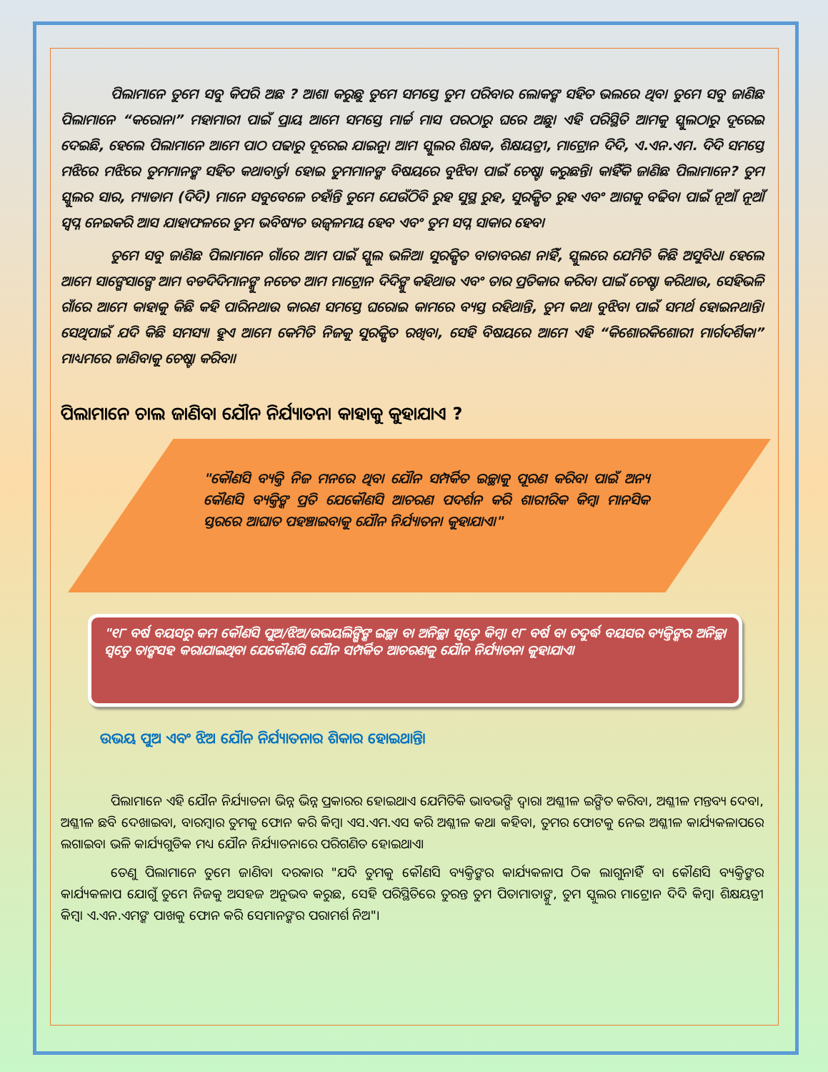ପିଲାମାନେ ତୁମେ ସବୁ କିପରି ଅଛ ? ଆଶା କରୁଛୁ ତୁମେ ସମସ୍ତେ ତୁମ ପରିବାର ଲୋକଙ୍କ ସହିତ ଭଲରେ ଥିବ। ତୁମେ ସବୁ ଜାଣିଛ ପିଲାମାନେ “କରୋନା” ମହାମାରୀ ପାଇଁ ପ୍ରାୟ ଆମେ ସମସ୍ତେ ମାର୍ଚ୍ଚ ମାସ ପରଠାରୁ ଘରେ ଅଛୁ। ଏହି ପରିସ୍ଥିତି ଆମକୁ ସ୍କୁଲଠାରୁ ଦୂରେଇ ଦେଇଛି, ହେଲେ ପିଲାମାନେ ଆମେ ପାଠ ପଢାରୁ ଦୂରେଇ ଯାଇନୁ। ଆମ ସ୍କୁଲର ଶିକ୍ଷକ, ଶିକ୍ଷୟତ୍ରୀ, ମାଟ୍ରୋନ ଦିଦି, ଏ.ଏନ.ଏମ. ଦିଦି ସମସ୍ତେ ମଝିରେ ମଝିରେ ତୁମମାନଙ୍କ ସହିତ କଥାବାର୍ତ୍ତା ହୋଇ ତୁମମାନଙ୍କ ବିଷୟରେ ବୁଝିବା ପାଇଁ ଚେଷ୍ଟା କରୁଛନ୍ତି। କାହିଁକି ଜାଣିଛ ପିଲାମାନେ? ତୁମ ସ୍କୁଲର ସାର, ମ୍ୟାଡାମ (ଦିଦି) ମାନେ ସବୁବେଳେ ଚହାଁନ୍ତି ତୁମେ ଯେଉଁଠିବି ରୁହ ସୁସ୍ଥ ରୁହ, ସୁରକ୍ଷିତ ରୁହ ଏବଂ ଆଗକୁ ବଢିବା ପାଇଁ ନୂଆଁ ନୂଆଁ ସ୍ୱପ୍ନ ନେଇକରି ଆସ ଯାହାଫଳରେ ତୁମ ଭବିଷ୍ୟତ ଉଜ୍ୱଳମୟ ହେବ ଏବଂ ତୁମ ସପ୍ନ ସାକାର ହେବ।
ତୁମେ ସବୁ ଜାଣିଛ ପିଲାମାନେ ଗାଁରେ ଆମ ପାଇଁ ସ୍କୁଲ ଭଳିଆ ସୁରକ୍ଷିତ ବାତାବରଣ ନାହିଁ, ସ୍କୁଲରେ ଯେମିତି କିଛି ଅସୁବିଧା ହେଲେ ଆମେ ସାଙ୍ଗେସାଙ୍ଗେ ଆମ ବଡଦିଦିମାନଙ୍କୁ ନଚେତ ଆମ ମାଟ୍ରୋନ ଦିଦିଙ୍କୁ କହିଥାଉ ଏବଂ ତାର ପ୍ରତିକାର କରିବା ପାଇଁ ଚେଷ୍ଟା କରିଥାଉ, ସେହିଭଳି ଗାଁରେ ଆମେ କାହାକୁ କିଛି କହି ପାରିନଥାଉ କାରଣ ସମସ୍ତେ ଘରୋଇ କାମରେ ବ୍ୟସ୍ତ ରହିଥାନ୍ତି, ତୁମ କଥା ବୁଝିବା ପାଇଁ ସମର୍ଥ ହୋଇନଥାନ୍ତି। ସେଥିପାଇଁ ଯଦି କିଛି ସମସ୍ୟା ହୁଏ ଆମେ କେମିତି ନିଜକୁ ସୁରକ୍ଷିତ ରଖିବା, ସେହି ବିଷୟରେ ଆମେ ଏହି “କିଶୋରକିଶୋରୀ ମାର୍ଗଦର୍ଶିକା” ମାଧ୍ୟମରେ ଜାଣିବାକୁ ଚେଷ୍ଟା କରିବା।
ପିଲାମାନେ ଚାଲ ଜାଣିବା ଯୌନ ନିର୍ଯ୍ୟାତନା କାହାକୁ କୁହାଯାଏ ?
"କୌଣସି ବ୍ୟକ୍ତି ନିଜ ମନରେ ଥିବା ଯୌନ ସମ୍ପର୍କିତ ଇଚ୍ଛାକୁ ପୂରଣ କରିବା ପାଇଁ ଅନ୍ୟ କୌଣସି ବ୍ୟକ୍ତିଙ୍କ ପ୍ରତି ଯେକୌଣସି ଆଚରଣ ପଦର୍ଶନ କରି ଶାରୀରିକ କିମ୍ବା ମାନସିକ ସ୍ତରରେ ଆଘାତ ପହଞ୍ଚାଇବାକୁ ଯୌନ ନିର୍ଯ୍ୟାତନା କୁହାଯାଏ।"
"୧୮ ବର୍ଷ ବୟସରୁ କମ କୌଣସି ପୁଅ/ଝିଅ/ଉଭୟଲିଙ୍ଗିଙ୍କ ଇଚ୍ଛା ବା ଅନିଚ୍ଛା ସ୍ୱତ୍ତେ କିମ୍ବା ୧୮ ବର୍ଷ ବା ତଦୁର୍ଦ୍ଧ ବୟସର ବ୍ୟକ୍ତିଙ୍କର ଅନିଚ୍ଛା ସ୍ୱତ୍ତେ ତାଙ୍କସହ କରାଯାଇଥିବା ଯେକୌଣସି ଯୌନ ସମ୍ପର୍କିତ ଆଚରଣକୁ ଯୌନ ନିର୍ଯ୍ୟାତନା କୁହାଯାଏ।
ଉଭୟ ପୁଅ ଏବଂ ଝିଅ ଯୌନ ନିର୍ଯ୍ୟାତନାର ଶିକାର ହୋଇଥାନ୍ତି।
ପିଲାମାନେ ଏହି ଯୌନ ନିର୍ଯ୍ୟାତନା ଭିନ୍ନ ଭିନ୍ନ ପ୍ରକାରର ହୋଇଥାଏ ଯେମିତିକି ଭାବଭଙ୍ଗି ଦ୍ୱାରା ଅଶ୍ଳୀଳ ଇଙ୍ଗିତ କରିବା, ଅଶ୍ଳୀଳ ମନ୍ତବ୍ୟ ଦେବା, ଅଶ୍ଳୀଳ ଛବି ଦେଖାଇବା, ବାରମ୍ବାର ତୁମକୁ ଫୋନ କରି କିମ୍ବା ଏସ.ଏମ.ଏସ କରି ଅଶ୍ଳୀଳ କଥା କହିବା, ତୁମର ଫୋଟକୁ ନେଇ ଅଶ୍ଳୀଳ କାର୍ଯ୍ୟକଳାପରେ ଲଗାଇବା ଭଳି କାର୍ଯ୍ୟଗୁଡିକ ମଧ୍ୟ ଯୌନ ନିର୍ଯ୍ୟାତନାରେ ପରିଗଣିତ ହୋଇଥାଏ।
ତେଣୁ ପିଲାମାନେ ତୁମେ ଜାଣିବା ଦରକାର "ଯଦି ତୁମକୁ କୌଣସି ବ୍ୟକ୍ତିଙ୍କର କାର୍ଯ୍ୟକଳାପ ଠିକ ଲାଗୁନାହିଁ ବା କୌଣସି ବ୍ୟକ୍ତିଙ୍କର କାର୍ଯ୍ୟକଳାପ ଯୋଗୁଁ ତୁମେ ନିଜକୁ ଅସହଜ ଅନୁଭବ କରୁଛ, ସେହି ପରିସ୍ଥିତିରେ ତୁରନ୍ତ ତୁମ ପିତାମାତାଙ୍କୁ, ତୁମ ସ୍କୁଲର ମାଟ୍ରୋନ ଦିଦି କିମ୍ବା ଶିକ୍ଷୟତ୍ରୀ କିମ୍ବା ଏ.ଏନ.ଏମଙ୍କ ପାଖକୁ ଫୋନ କରି ସେମାନଙ୍କର ପରାମର୍ଶ ନିଅ"।